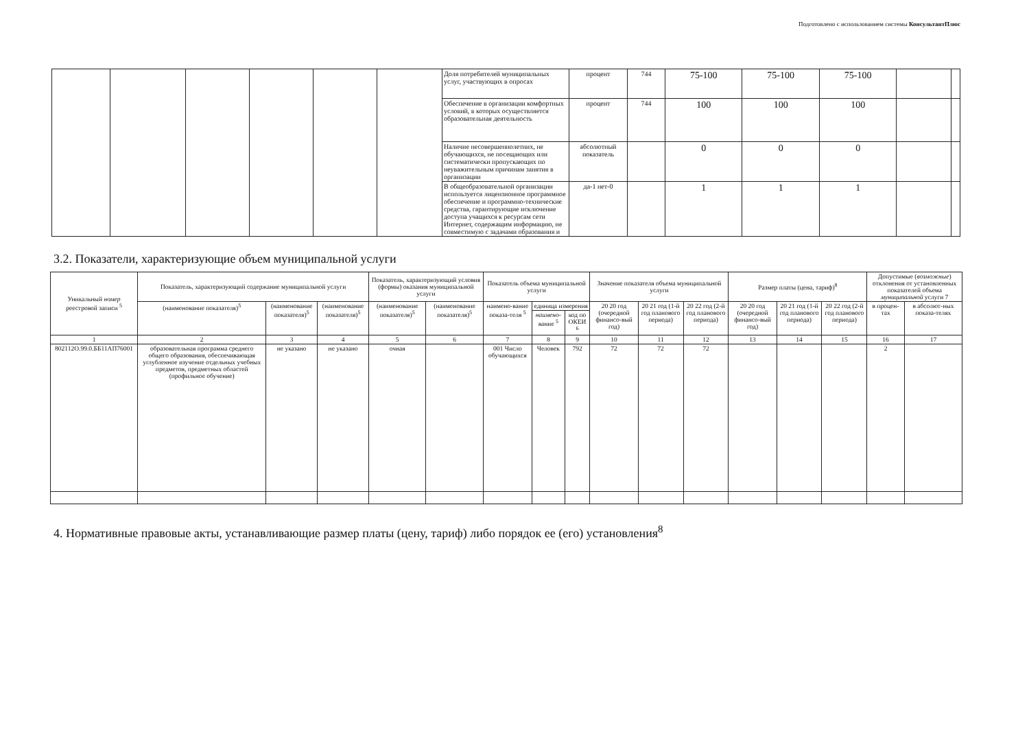Подготовлено с использованием системы КонсультантПлюс
| | | | | | | Доля потребителей муниципальных услуг, участвующих в опросах | процент | 744 | 75-100 | 75-100 | 75-100 | | |
| | | | | | | Обеспечение в организации комфортных условий, в которых осуществляется образовательная деятельность | процент | 744 | 100 | 100 | 100 | | |
| | | | | | | Наличие несовершеннолетних, не обучающихся, не посещающих или систематически пропускающих по неуважительным причинам занятия в организации | абсолютный показатель | | 0 | 0 | 0 | | |
| | | | | | | В общеобразовательной организации используется лицензионное программное обеспечение и программно-технические средства, гарантирующие исключение доступа учащихся к ресурсам сети Интернет, содержащим информацию, не совместимую с задачами образования и | да-1 нет-0 | | 1 | 1 | 1 | | |
3.2. Показатели, характеризующие объем муниципальной услуги
| Уникальный номер реестровой записи <sup>5</sup> | Показатель, характеризующий содержание муниципальной услуги | | | Показатель, характеризующий условия (формы) оказания муниципальной услуги | | Показатель объема муниципальной услуги | | | Значение показателя объема муниципальной услуги | | | Размер платы (цена, тариф)<sup>8</sup> | | | Допустимые ( возможные ) отклонения от установленных показателей объема муниципальной услуги 7 | |
| --- | --- | --- | --- | --- | --- | --- | --- | --- | --- | --- | --- | --- | --- | --- | --- | --- |
| | (наименование показателя)<sup>5</sup> | (наименование показателя)<sup>5</sup> | (наименование показателя)<sup>5</sup> | (наименование показателя)<sup>5</sup> | (наименование показателя)<sup>5</sup> | наимено-вание показа-теля <sup>5</sup> | единица измерения | | 20 20 год (очередной финансо-вый год) | 20 21 год (1-й год планового периода) | 20 22 год (2-й год планового периода) | 20 20 год (очередной финансо-вый год) | 20 21 год (1-й год планового периода) | 20 22 год (2-й год планового периода) | в процен-тах | в абсолют-ных показа-телях |
| | | | | | | | наимено- вание <sup>5</sup> | код по ОКЕИ <sup>6</sup> | | | | | | | | |
| 1 | 2 | 3 | 4 | 5 | 6 | 7 | 8 | 9 | 10 | 11 | 12 | 13 | 14 | 15 | 16 | 17 |
| 802112О.99.0.ББ11АП76001 | образовательная программа среднего общего образования, обеспечивающая углубленное изучение отдельных учебных предметов, предметных областей (профильное обучение) | не указано | не указано | очная | | 001 Число обучающихся | Человек | 792 | 72 | 72 | 72 | | | | 2 | |
4. Нормативные правовые акты, устанавливающие размер платы (цену, тариф) либо порядок ее (его) установления<sup>8</sup>